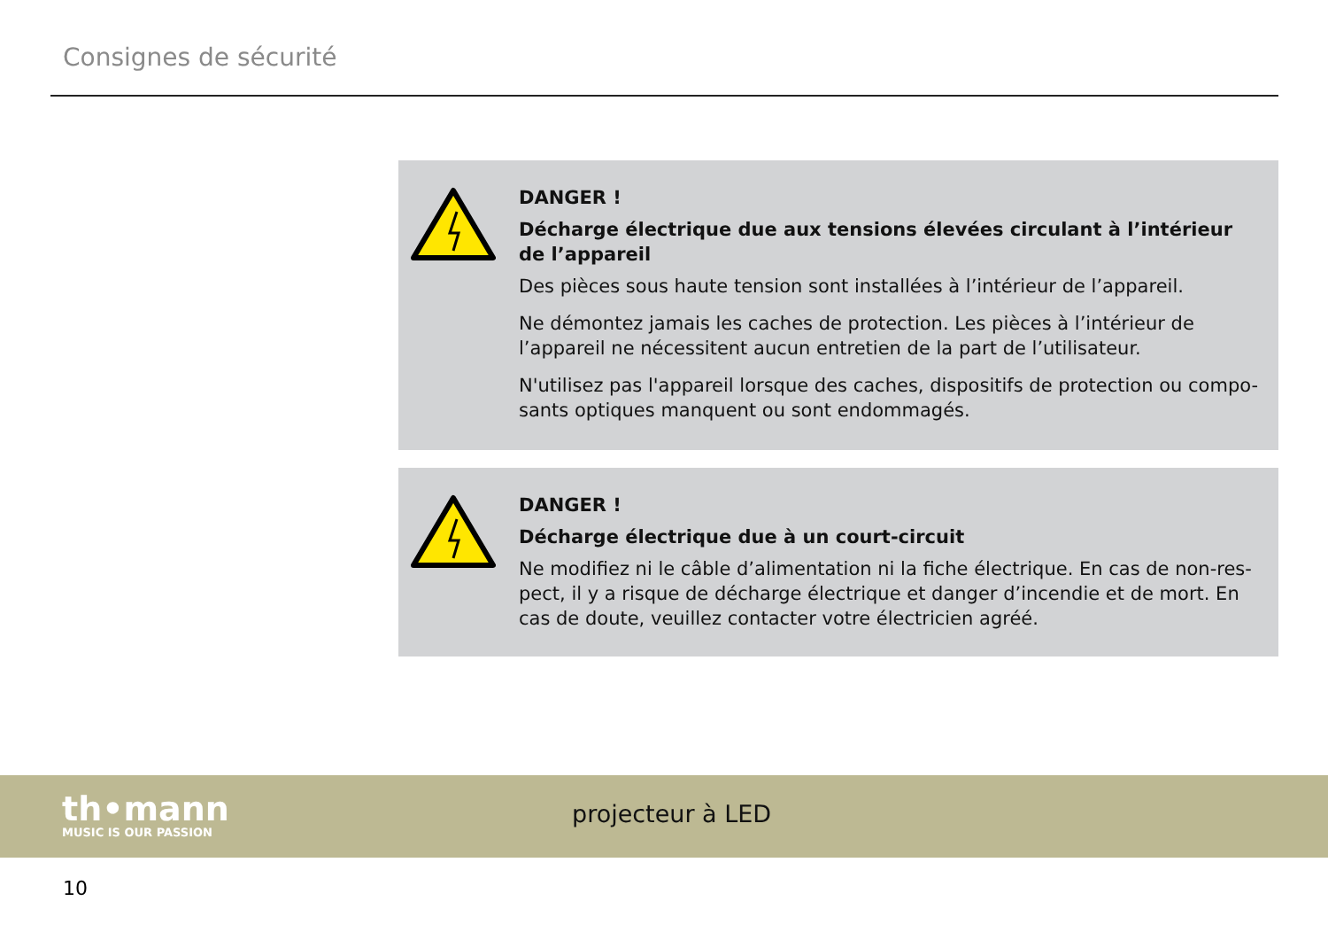Consignes de sécurité
DANGER !
Décharge électrique due aux tensions élevées circulant à l’intérieur de l’appareil
Des pièces sous haute tension sont installées à l’intérieur de l’appareil.
Ne démontez jamais les caches de protection. Les pièces à l’intérieur de l’appareil ne nécessitent aucun entretien de la part de l’utilisateur.
N'utilisez pas l'appareil lorsque des caches, dispositifs de protection ou compo-sants optiques manquent ou sont endommagés.
DANGER !
Décharge électrique due à un court-circuit
Ne modifiez ni le câble d’alimentation ni la fiche électrique. En cas de non-res-pect, il y a risque de décharge électrique et danger d’incendie et de mort. En cas de doute, veuillez contacter votre électricien agréé.
th•mann
MUSIC IS OUR PASSION
projecteur à LED
10